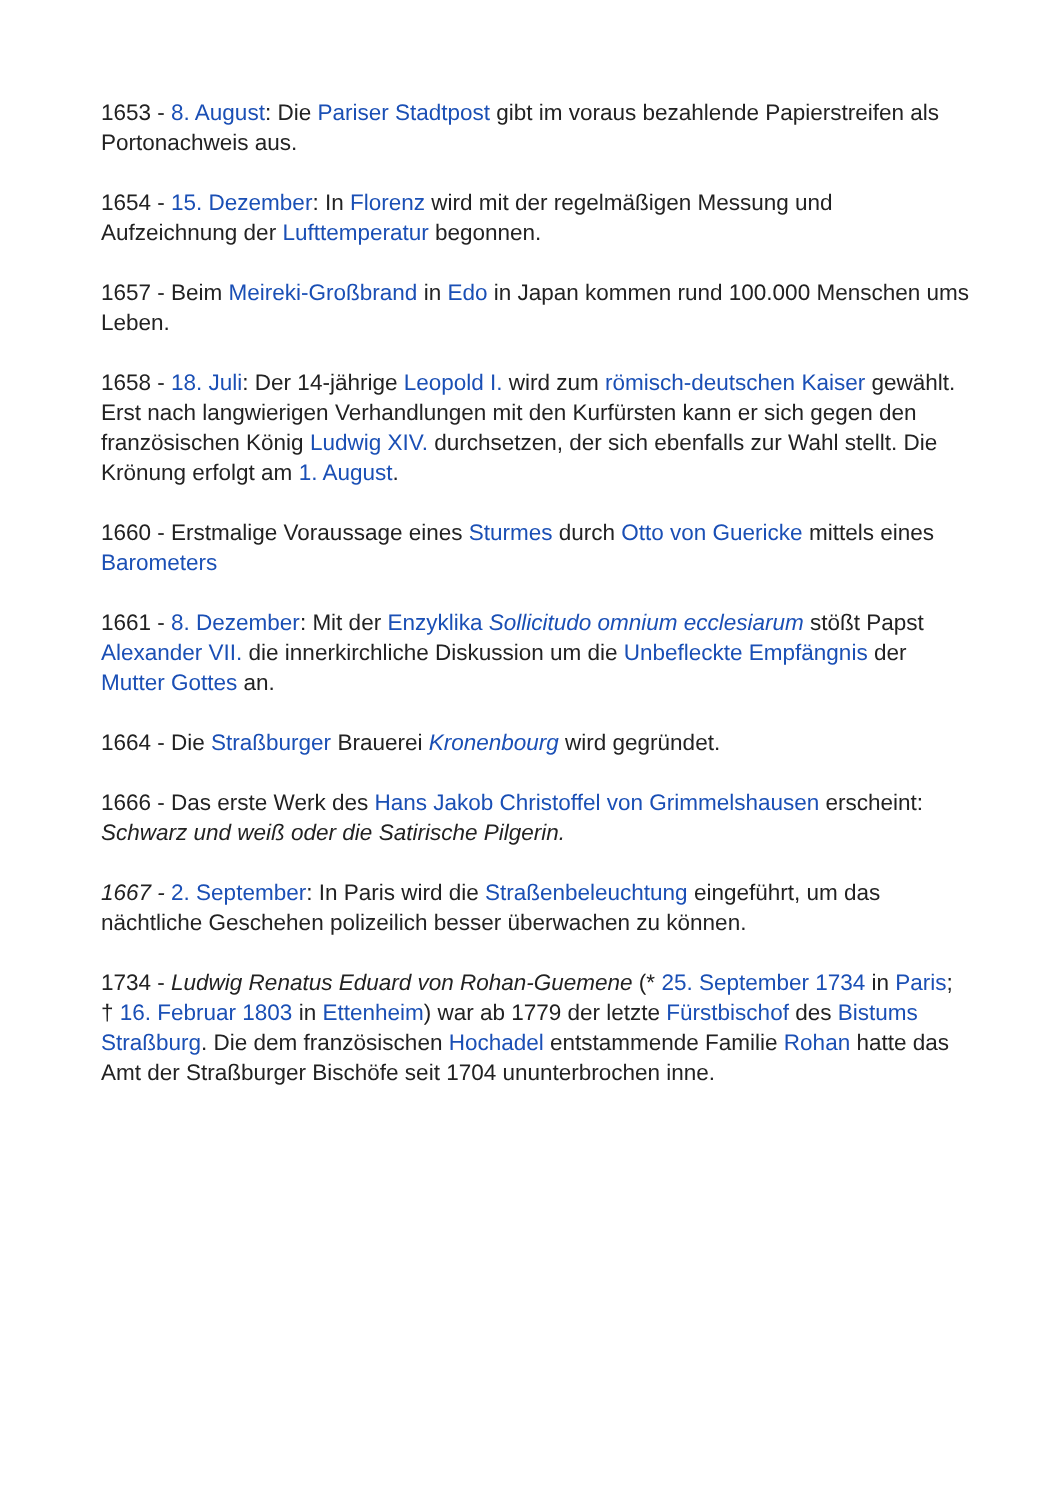1653 - 8. August: Die Pariser Stadtpost gibt im voraus bezahlende Papierstreifen als Portonachweis aus.
1654 - 15. Dezember: In Florenz wird mit der regelmäßigen Messung und Aufzeichnung der Lufttemperatur begonnen.
1657 - Beim Meireki-Großbrand in Edo in Japan kommen rund 100.000 Menschen ums Leben.
1658 - 18. Juli: Der 14-jährige Leopold I. wird zum römisch-deutschen Kaiser gewählt. Erst nach langwierigen Verhandlungen mit den Kurfürsten kann er sich gegen den französischen König Ludwig XIV. durchsetzen, der sich ebenfalls zur Wahl stellt. Die Krönung erfolgt am 1. August.
1660 - Erstmalige Voraussage eines Sturmes durch Otto von Guericke mittels eines Barometers
1661 - 8. Dezember: Mit der Enzyklika Sollicitudo omnium ecclesiarum stößt Papst Alexander VII. die innerkirchliche Diskussion um die Unbefleckte Empfängnis der Mutter Gottes an.
1664 - Die Straßburger Brauerei Kronenbourg wird gegründet.
1666 - Das erste Werk des Hans Jakob Christoffel von Grimmelshausen erscheint: Schwarz und weiß oder die Satirische Pilgerin.
1667 - 2. September: In Paris wird die Straßenbeleuchtung eingeführt, um das nächtliche Geschehen polizeilich besser überwachen zu können.
1734 - Ludwig Renatus Eduard von Rohan-Guemene (* 25. September 1734 in Paris; † 16. Februar 1803 in Ettenheim) war ab 1779 der letzte Fürstbischof des Bistums Straßburg. Die dem französischen Hochadel entstammende Familie Rohan hatte das Amt der Straßburger Bischöfe seit 1704 ununterbrochen inne.